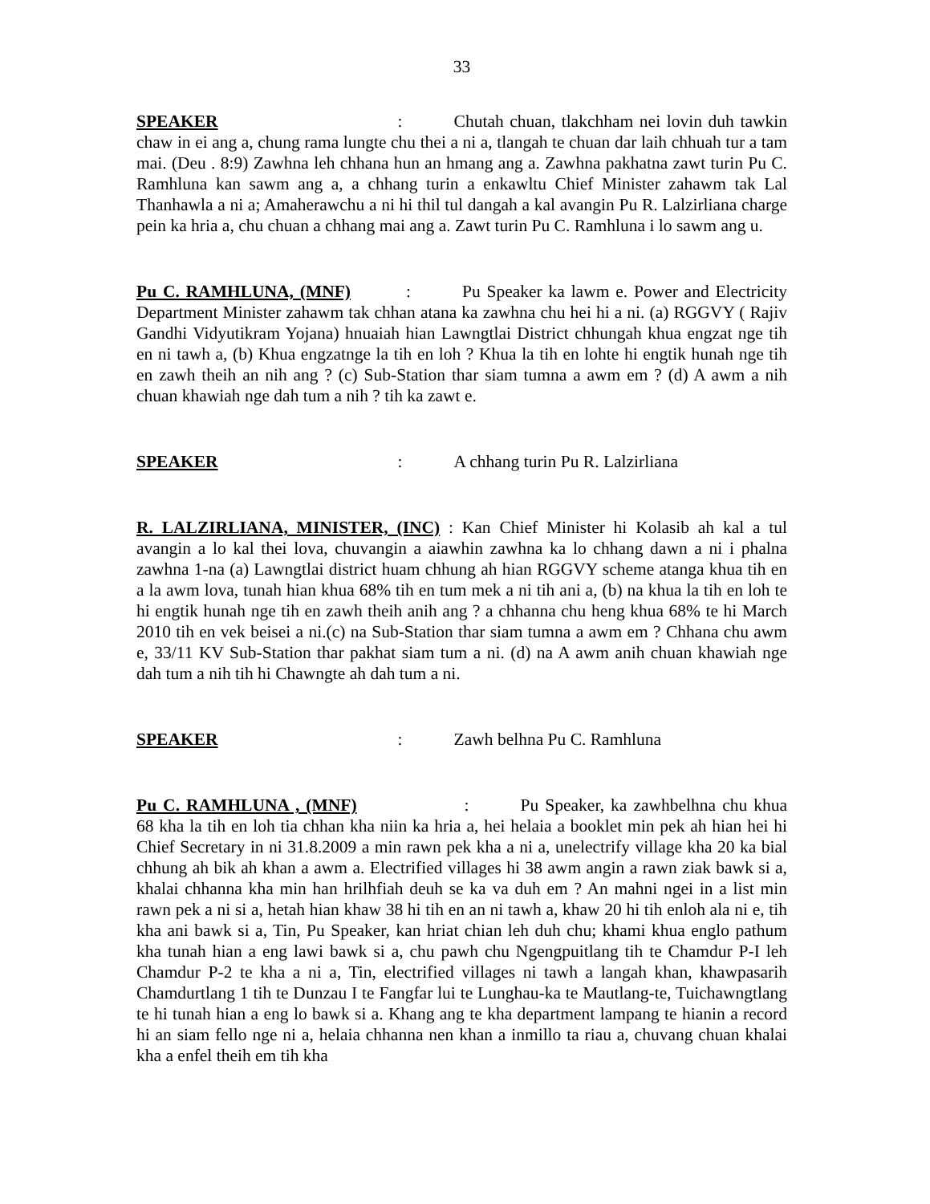33
SPEAKER: Chutah chuan, tlakchham nei lovin duh tawkin chaw in ei ang a, chung rama lungte chu thei a ni a, tlangah te chuan dar laih chhuah tur a tam mai. (Deu . 8:9) Zawhna leh chhana hun an hmang ang a. Zawhna pakhatna zawt turin Pu C. Ramhluna kan sawm ang a, a chhang turin a enkawltu Chief Minister zahawm tak Lal Thanhawla a ni a; Amaherawchu a ni hi thil tul dangah a kal avangin Pu R. Lalzirliana charge pein ka hria a, chu chuan a chhang mai ang a. Zawt turin Pu C. Ramhluna i lo sawm ang u.
Pu C. RAMHLUNA, (MNF): Pu Speaker ka lawm e. Power and Electricity Department Minister zahawm tak chhan atana ka zawhna chu hei hi a ni. (a) RGGVY ( Rajiv Gandhi Vidyutikram Yojana) hnuaiah hian Lawngtlai District chhungah khua engzat nge tih en ni tawh a, (b) Khua engzatnge la tih en loh ? Khua la tih en lohte hi engtik hunah nge tih en zawh theih an nih ang ? (c) Sub-Station thar siam tumna a awm em ? (d) A awm a nih chuan khawiah nge dah tum a nih ? tih ka zawt e.
SPEAKER: A chhang turin Pu R. Lalzirliana
R. LALZIRLIANA, MINISTER, (INC) : Kan Chief Minister hi Kolasib ah kal a tul avangin a lo kal thei lova, chuvangin a aiawhin zawhna ka lo chhang dawn a ni i phalna zawhna 1-na (a) Lawngtlai district huam chhung ah hian RGGVY scheme atanga khua tih en a la awm lova, tunah hian khua 68% tih en tum mek a ni tih ani a, (b) na khua la tih en loh te hi engtik hunah nge tih en zawh theih anih ang ? a chhanna chu heng khua 68% te hi March 2010 tih en vek beisei a ni.(c) na Sub-Station thar siam tumna a awm em ? Chhana chu awm e, 33/11 KV Sub-Station thar pakhat siam tum a ni. (d) na A awm anih chuan khawiah nge dah tum a nih tih hi Chawngte ah dah tum a ni.
SPEAKER: Zawh belhna Pu C. Ramhluna
Pu C. RAMHLUNA , (MNF): Pu Speaker, ka zawhbelhna chu khua 68 kha la tih en loh tia chhan kha niin ka hria a, hei helaia a booklet min pek ah hian hei hi Chief Secretary in ni 31.8.2009 a min rawn pek kha a ni a, unelectrify village kha 20 ka bial chhung ah bik ah khan a awm a. Electrified villages hi 38 awm angin a rawn ziak bawk si a, khalai chhanna kha min han hrilhfiah deuh se ka va duh em ? An mahni ngei in a list min rawn pek a ni si a, hetah hian khaw 38 hi tih en an ni tawh a, khaw 20 hi tih enloh ala ni e, tih kha ani bawk si a, Tin, Pu Speaker, kan hriat chian leh duh chu; khami khua englo pathum kha tunah hian a eng lawi bawk si a, chu pawh chu Ngengpuitlang tih te Chamdur P-I leh Chamdur P-2 te kha a ni a, Tin, electrified villages ni tawh a langah khan, khawpasarih Chamdurtlang 1 tih te Dunzau I te Fangfar lui te Lunghau-ka te Mautlang-te, Tuichawngtlang te hi tunah hian a eng lo bawk si a. Khang ang te kha department lampang te hianin a record hi an siam fello nge ni a, helaia chhanna nen khan a inmillo ta riau a, chuvang chuan khalai kha a enfel theih em tih kha